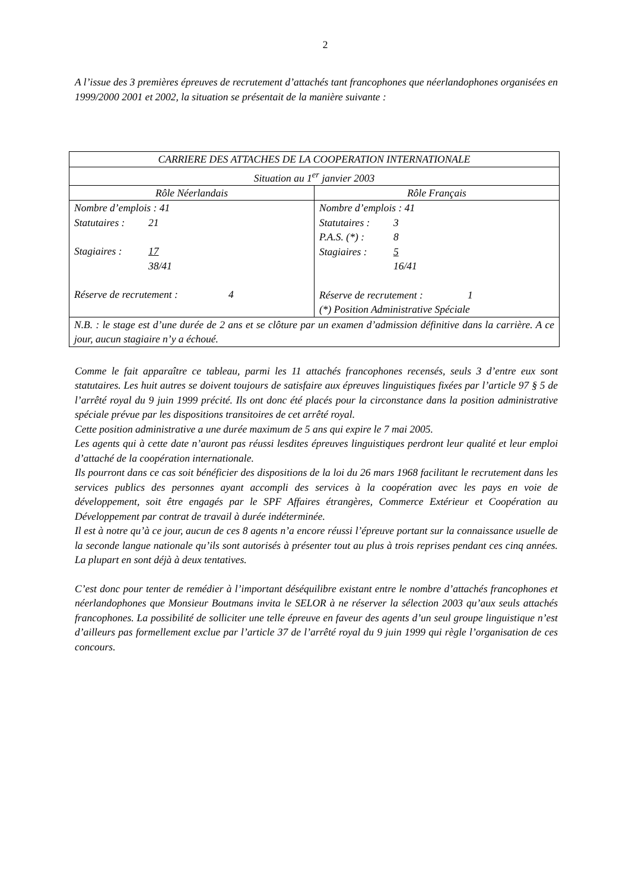2
A l’issue des 3 premières épreuves de recrutement d’attachés tant francophones que néerlandophones organisées en 1999/2000 2001 et 2002, la situation se présentait de la manière suivante :
| CARRIERE DES ATTACHES DE LA COOPERATION INTERNATIONALE | |
| Situation au 1<sup>er</sup> janvier 2003 | |
| Rôle Néerlandais | Rôle Français |
| Nombre d’emplois : 41 Statutaires : 21 Stagiaires : 17 38/41 Réserve de recrutement : 4 | Nombre d’emplois : 41 Statutaires : 3 P.A.S. (*) : 8 Stagiaires : 5 16/41 Réserve de recrutement : 1 (*) Position Administrative Spéciale |
| N.B. : le stage est d’une durée de 2 ans et se clôture par un examen d’admission définitive dans la carrière. A ce jour, aucun stagiaire n’y a échoué. | |
Comme le fait apparaître ce tableau, parmi les 11 attachés francophones recensés, seuls 3 d’entre eux sont statutaires. Les huit autres se doivent toujours de satisfaire aux épreuves linguistiques fixées par l’article 97 § 5 de l’arrêté royal du 9 juin 1999 précité. Ils ont donc été placés pour la circonstance dans la position administrative spéciale prévue par les dispositions transitoires de cet arrêté royal.
Cette position administrative a une durée maximum de 5 ans qui expire le 7 mai 2005.
Les agents qui à cette date n’auront pas réussi lesdites épreuves linguistiques perdront leur qualité et leur emploi d’attaché de la coopération internationale.
Ils pourront dans ce cas soit bénéficier des dispositions de la loi du 26 mars 1968 facilitant le recrutement dans les services publics des personnes ayant accompli des services à la coopération avec les pays en voie de développement, soit être engagés par le SPF Affaires étrangères, Commerce Extérieur et Coopération au Développement par contrat de travail à durée indéterminée.
Il est à notre qu’à ce jour, aucun de ces 8 agents n’a encore réussi l’épreuve portant sur la connaissance usuelle de la seconde langue nationale qu’ils sont autorisés à présenter tout au plus à trois reprises pendant ces cinq années. La plupart en sont déjà à deux tentatives.
C’est donc pour tenter de remédier à l’important déséquilibre existant entre le nombre d’attachés francophones et néerlandophones que Monsieur Boutmans invita le SELOR à ne réserver la sélection 2003 qu’aux seuls attachés francophones. La possibilité de solliciter une telle épreuve en faveur des agents d’un seul groupe linguistique n’est d’ailleurs pas formellement exclue par l’article 37 de l’arrêté royal du 9 juin 1999 qui règle l’organisation de ces concours.